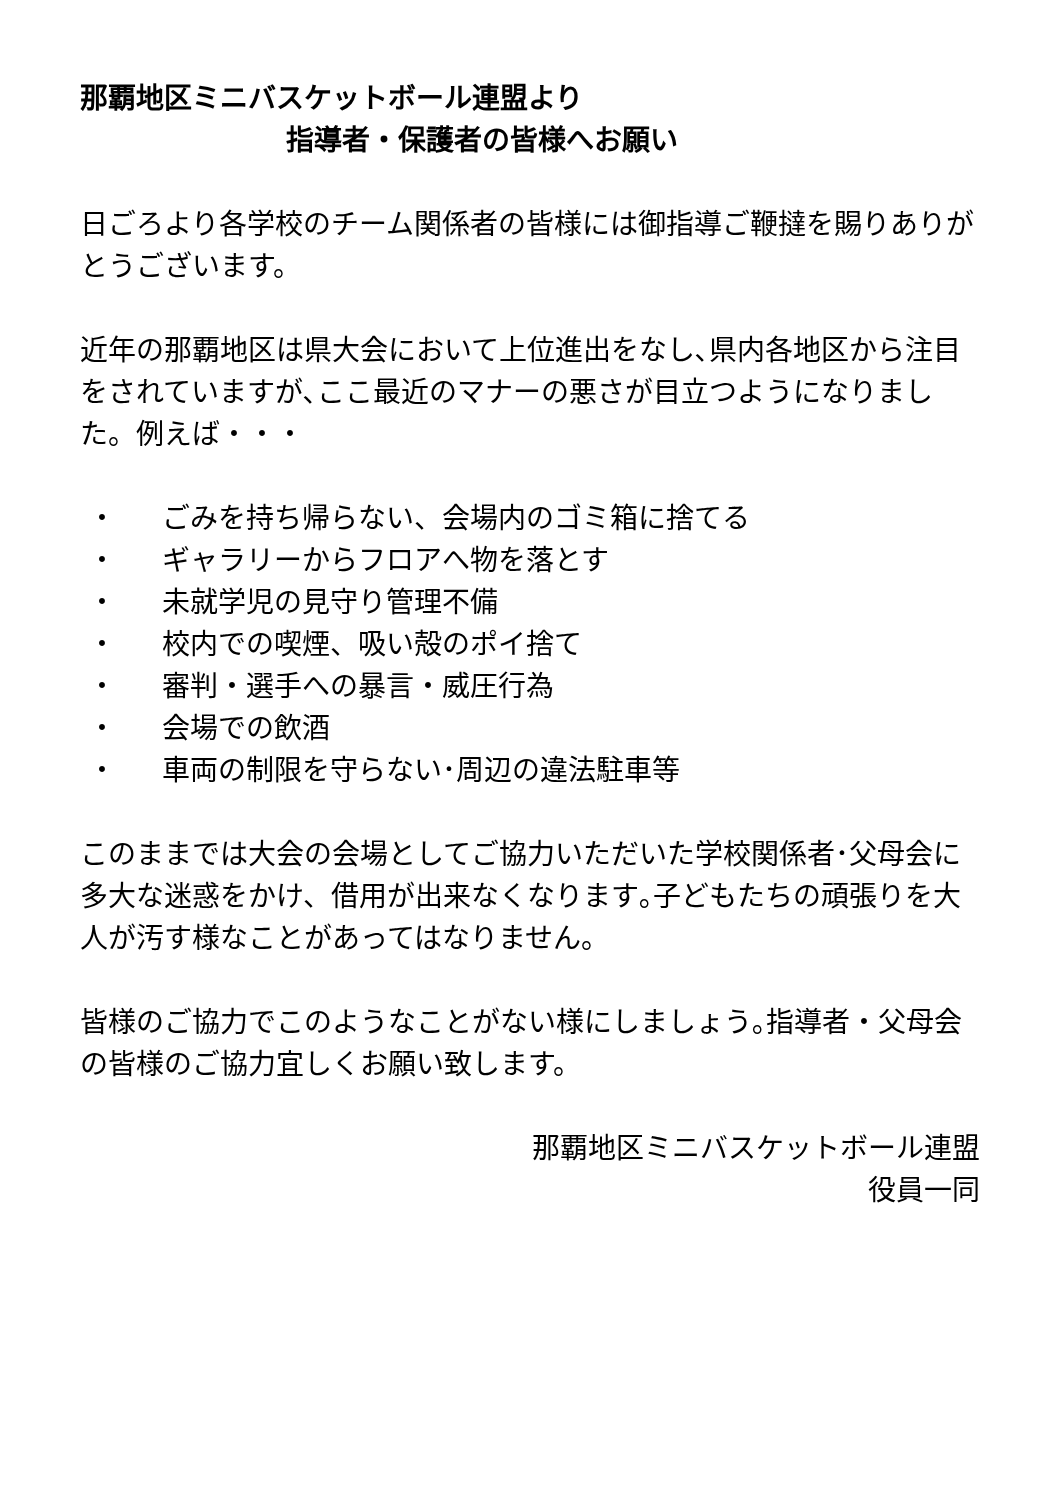那覇地区ミニバスケットボール連盟より
指導者・保護者の皆様へお願い
日ごろより各学校のチーム関係者の皆様には御指導ご鞭撻を賜りありがとうございます。
近年の那覇地区は県大会において上位進出をなし､県内各地区から注目をされていますが､ここ最近のマナーの悪さが目立つようになりました。例えば・・・
・ ごみを持ち帰らない、会場内のゴミ箱に捨てる
・ ギャラリーからフロアへ物を落とす
・ 未就学児の見守り管理不備
・ 校内での喫煙、吸い殻のポイ捨て
・ 審判・選手への暴言・威圧行為
・ 会場での飲酒
・ 車両の制限を守らない･周辺の違法駐車等
このままでは大会の会場としてご協力いただいた学校関係者･父母会に多大な迷惑をかけ、借用が出来なくなります｡子どもたちの頑張りを大人が汚す様なことがあってはなりません。
皆様のご協力でこのようなことがない様にしましょう｡指導者・父母会の皆様のご協力宜しくお願い致します。
那覇地区ミニバスケットボール連盟
役員一同